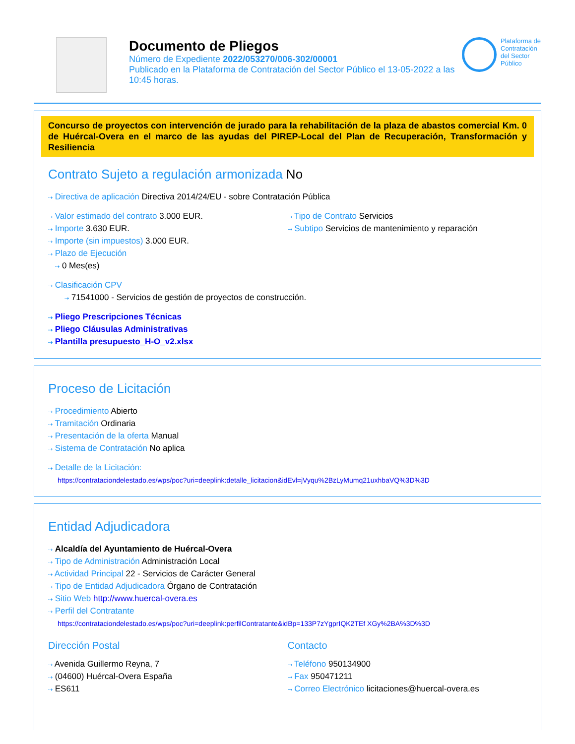Documento de Pliegos
Número de Expediente 2022/053270/006-302/00001
Publicado en la Plataforma de Contratación del Sector Público el 13-05-2022 a las 10:45 horas.
Plataforma de Contratación del Sector Público
Concurso de proyectos con intervención de jurado para la rehabilitación de la plaza de abastos comercial Km. 0 de Huércal-Overa en el marco de las ayudas del PIREP-Local del Plan de Recuperación, Transformación y Resiliencia
Contrato Sujeto a regulación armonizada No
⇢ Directiva de aplicación Directiva 2014/24/EU - sobre Contratación Pública
⇢ Valor estimado del contrato 3.000 EUR.
⇢ Importe 3.630 EUR.
⇢ Importe (sin impuestos) 3.000 EUR.
⇢ Plazo de Ejecución
⇢ 0 Mes(es)
⇢ Tipo de Contrato Servicios
⇢ Subtipo Servicios de mantenimiento y reparación
⇢ Clasificación CPV
⇢ 71541000 - Servicios de gestión de proyectos de construcción.
⇢ Pliego Prescripciones Técnicas
⇢ Pliego Cláusulas Administrativas
⇢ Plantilla presupuesto_H-O_v2.xlsx
Proceso de Licitación
⇢ Procedimiento Abierto
⇢ Tramitación Ordinaria
⇢ Presentación de la oferta Manual
⇢ Sistema de Contratación No aplica
⇢ Detalle de la Licitación:
https://contrataciondelestado.es/wps/poc?uri=deeplink:detalle_licitacion&idEvl=jVyqu%2BzLyMumq21uxhbaVQ%3D%3D
Entidad Adjudicadora
⇢ Alcaldía del Ayuntamiento de Huércal-Overa
⇢ Tipo de Administración Administración Local
⇢ Actividad Principal 22 - Servicios de Carácter General
⇢ Tipo de Entidad Adjudicadora Órgano de Contratación
⇢ Sitio Web http://www.huercal-overa.es
⇢ Perfil del Contratante
https://contrataciondelestado.es/wps/poc?uri=deeplink:perfilContratante&idBp=133P7zYgprIQK2TEf XGy%2BA%3D%3D
Dirección Postal
⇢ Avenida Guillermo Reyna, 7
⇢ (04600) Huércal-Overa España
⇢ ES611
Contacto
⇢ Teléfono 950134900
⇢ Fax 950471211
⇢ Correo Electrónico licitaciones@huercal-overa.es